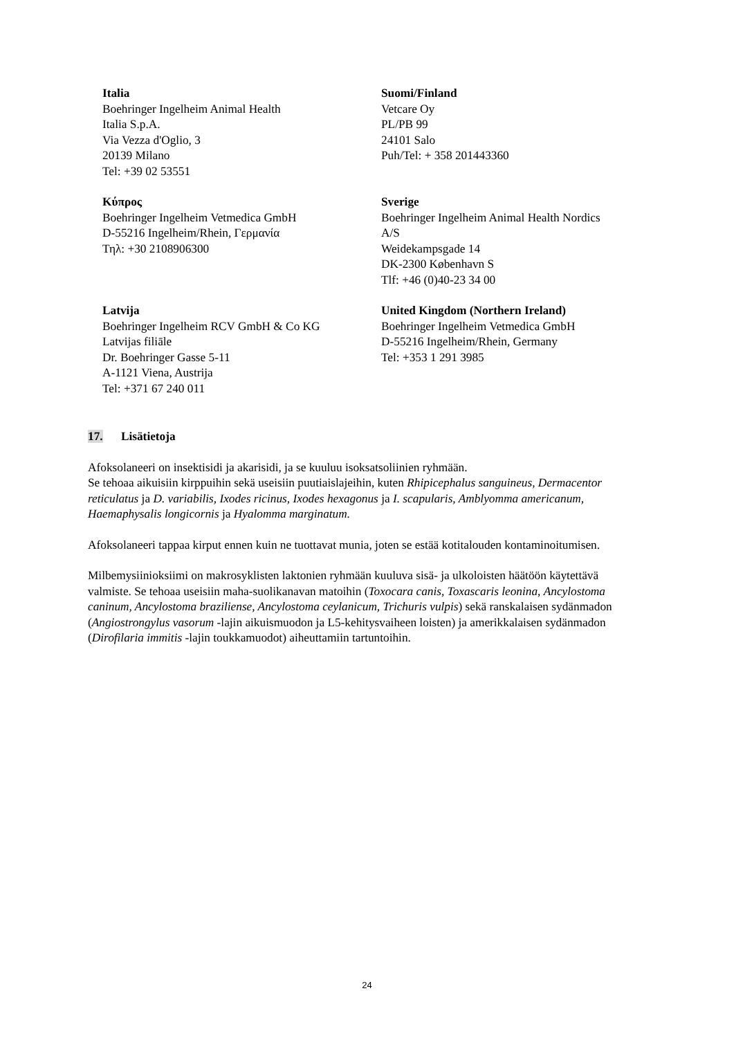| Italia Boehringer Ingelheim Animal Health Italia S.p.A. Via Vezza d'Oglio, 3 20139 Milano Tel: +39 02 53551 | Suomi/Finland Vetcare Oy PL/PB 99 24101 Salo Puh/Tel: + 358 201443360 |
| Κύπρος Boehringer Ingelheim Vetmedica GmbH D-55216 Ingelheim/Rhein, Γερμανία Τηλ: +30 2108906300 | Sverige Boehringer Ingelheim Animal Health Nordics A/S Weidekampsgade 14 DK-2300 København S Tlf: +46 (0)40-23 34 00 |
| Latvija Boehringer Ingelheim RCV GmbH & Co KG Latvijas filiāle Dr. Boehringer Gasse 5-11 A-1121 Viena, Austrija Tel: +371 67 240 011 | United Kingdom (Northern Ireland) Boehringer Ingelheim Vetmedica GmbH D-55216 Ingelheim/Rhein, Germany Tel: +353 1 291 3985 |
17. Lisätietoja
Afoksolaneeri on insektisidi ja akarisidi, ja se kuuluu isoksatsoliinien ryhmään.
Se tehoaa aikuisiin kirppuihin sekä useisiin puutiaislajeihin, kuten Rhipicephalus sanguineus, Dermacentor reticulatus ja D. variabilis, Ixodes ricinus, Ixodes hexagonus ja I. scapularis, Amblyomma americanum, Haemaphysalis longicornis ja Hyalomma marginatum.
Afoksolaneeri tappaa kirput ennen kuin ne tuottavat munia, joten se estää kotitalouden kontaminoitumisen.
Milbemysiinioksiimi on makrosyklisten laktonien ryhmään kuuluva sisä- ja ulkoloisten häätöön käytettävä valmiste. Se tehoaa useisiin maha-suolikanavan matoihin (Toxocara canis, Toxascaris leonina, Ancylostoma caninum, Ancylostoma braziliense, Ancylostoma ceylanicum, Trichuris vulpis) sekä ranskalaisen sydänmadon (Angiostrongylus vasorum -lajin aikuismuodon ja L5-kehitysvaiheen loisten) ja amerikkalaisen sydänmadon (Dirofilaria immitis -lajin toukkamuodot) aiheuttamiin tartuntoihin.
24